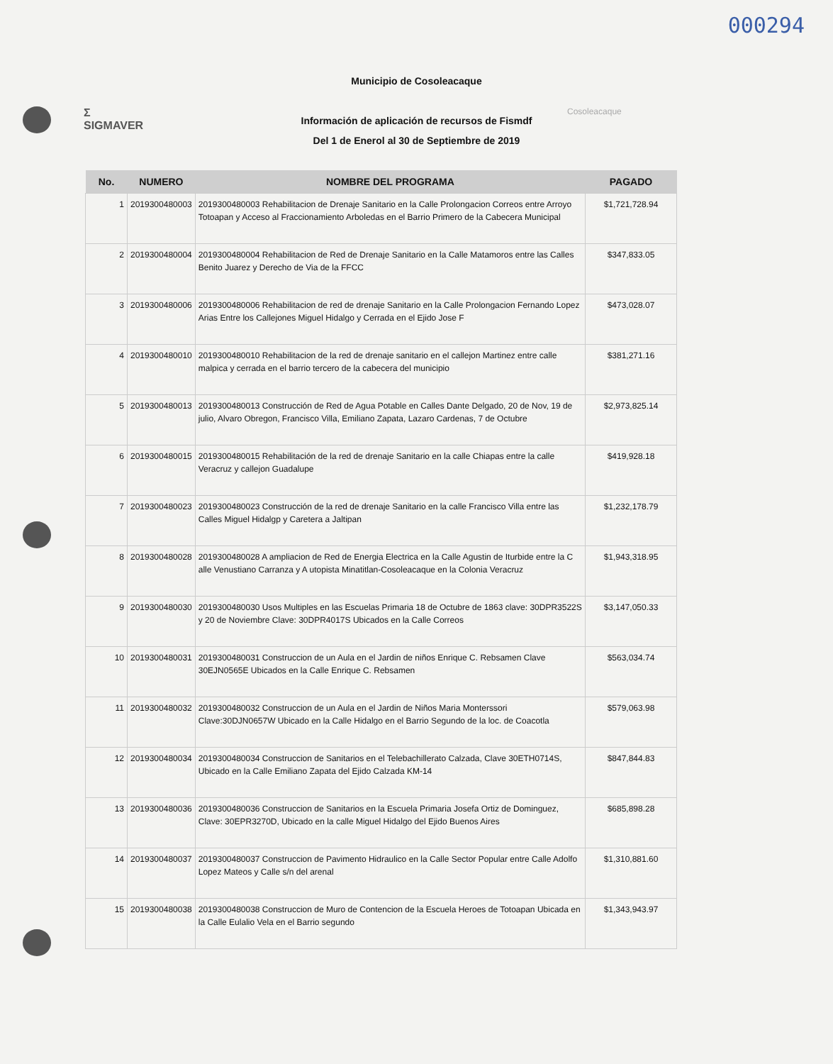000294
Σ
SIGMAVER
Cosoleacaque
Municipio de Cosoleacaque
Información de aplicación de recursos de Fismdf
Del 1 de Enerol al 30 de Septiembre de 2019
| No. | NUMERO | NOMBRE DEL PROGRAMA | PAGADO |
| --- | --- | --- | --- |
| 1 | 2019300480003 | 2019300480003 Rehabilitacion de Drenaje Sanitario en la Calle Prolongacion Correos entre Arroyo Totoapan y Acceso al Fraccionamiento Arboledas en el Barrio Primero de la Cabecera Municipal | $1,721,728.94 |
| 2 | 2019300480004 | 2019300480004 Rehabilitacion de Red de Drenaje Sanitario en la Calle Matamoros entre las Calles Benito Juarez y Derecho de Via de la FFCC | $347,833.05 |
| 3 | 2019300480006 | 2019300480006 Rehabilitacion de red de drenaje Sanitario en la Calle Prolongacion Fernando Lopez Arias Entre los Callejones Miguel Hidalgo y Cerrada en el Ejido Jose F | $473,028.07 |
| 4 | 2019300480010 | 2019300480010 Rehabilitacion de la red de drenaje sanitario en el callejon Martinez entre calle malpica y cerrada en el barrio tercero de la cabecera del municipio | $381,271.16 |
| 5 | 2019300480013 | 2019300480013 Construcción de Red de Agua Potable en Calles Dante Delgado, 20 de Nov, 19 de julio, Alvaro Obregon, Francisco Villa, Emiliano Zapata, Lazaro Cardenas, 7 de Octubre | $2,973,825.14 |
| 6 | 2019300480015 | 2019300480015 Rehabilitación de la red de drenaje Sanitario en la calle Chiapas entre la calle Veracruz y callejon Guadalupe | $419,928.18 |
| 7 | 2019300480023 | 2019300480023 Construcción de la red de drenaje Sanitario en la calle Francisco Villa entre las Calles Miguel Hidalgp y Caretera a Jaltipan | $1,232,178.79 |
| 8 | 2019300480028 | 2019300480028 A ampliacion de Red de Energia Electrica en la Calle Agustin de Iturbide entre la C alle Venustiano Carranza y A utopista Minatitlan-Cosoleacaque en la Colonia Veracruz | $1,943,318.95 |
| 9 | 2019300480030 | 2019300480030 Usos Multiples en las Escuelas Primaria 18 de Octubre de 1863 clave: 30DPR3522S y 20 de Noviembre Clave: 30DPR4017S Ubicados en la Calle Correos | $3,147,050.33 |
| 10 | 2019300480031 | 2019300480031 Construccion de un Aula en el Jardin de niños Enrique C. Rebsamen Clave 30EJN0565E Ubicados en la Calle Enrique C. Rebsamen | $563,034.74 |
| 11 | 2019300480032 | 2019300480032 Construccion de un Aula en el Jardin de Niños Maria Monterssori Clave:30DJN0657W Ubicado en la Calle Hidalgo en el Barrio Segundo de la loc. de Coacotla | $579,063.98 |
| 12 | 2019300480034 | 2019300480034 Construccion de Sanitarios en el Telebachillerato Calzada, Clave 30ETH0714S, Ubicado en la Calle Emiliano Zapata del Ejido Calzada KM-14 | $847,844.83 |
| 13 | 2019300480036 | 2019300480036 Construccion de Sanitarios en la Escuela Primaria Josefa Ortiz de Dominguez, Clave: 30EPR3270D, Ubicado en la calle Miguel Hidalgo del Ejido Buenos Aires | $685,898.28 |
| 14 | 2019300480037 | 2019300480037 Construccion de Pavimento Hidraulico en la Calle Sector Popular entre Calle Adolfo Lopez Mateos y Calle s/n del arenal | $1,310,881.60 |
| 15 | 2019300480038 | 2019300480038 Construccion de Muro de Contencion de la Escuela Heroes de Totoapan Ubicada en la Calle Eulalio Vela en el Barrio segundo | $1,343,943.97 |